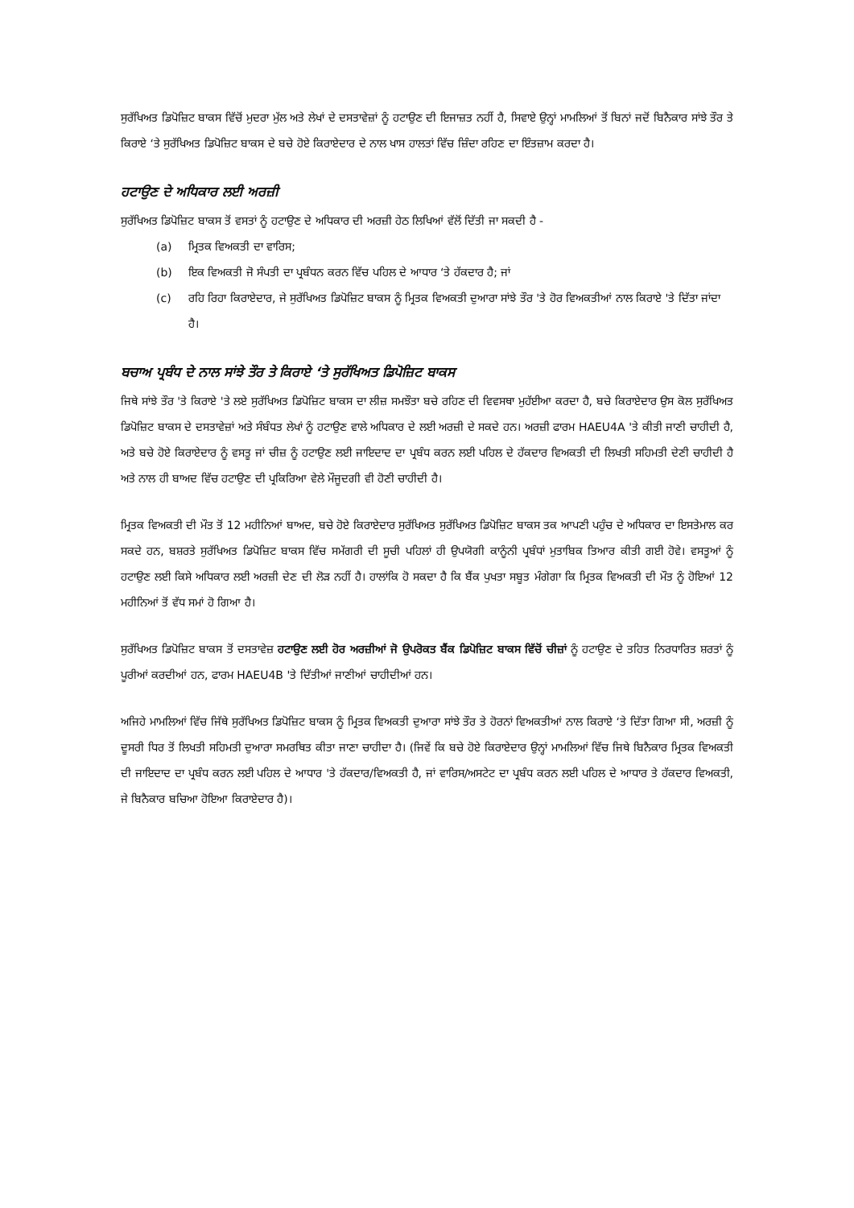ਸੁਰੱਖਿਅਤ ਡਿਪੋਜ਼ਿਟ ਬਾਕਸ ਵਿੱਚੋਂ ਮੁਦਰਾ ਮੁੱਲ ਅਤੇ ਲੇਖਾਂ ਦੇ ਦਸਤਾਵੇਜ਼ਾਂ ਨੂੰ ਹਟਾਉਣ ਦੀ ਇਜਾਜ਼ਤ ਨਹੀਂ ਹੈ, ਸਿਵਾਏ ਉਨ੍ਹਾਂ ਮਾਮਲਿਆਂ ਤੋਂ ਬਿਨਾਂ ਜਦੋਂ ਬਿਨੈਕਾਰ ਸਾਂਝੇ ਤੌਰ ਤੇ ਕਿਰਾਏ ‘ਤੇ ਸੁਰੱਖਿਅਤ ਡਿਪੋਜ਼ਿਟ ਬਾਕਸ ਦੇ ਬਚੇ ਹੋਏ ਕਿਰਾਏਦਾਰ ਦੇ ਨਾਲ ਖਾਸ ਹਾਲਤਾਂ ਵਿੱਚ ਜ਼ਿੰਦਾ ਰਹਿਣ ਦਾ ਇੰਤਜ਼ਾਮ ਕਰਦਾ ਹੈ।
ਹਟਾਉਣ ਦੇ ਅਧਿਕਾਰ ਲਈ ਅਰਜ਼ੀ
ਸੁਰੱਖਿਅਤ ਡਿਪੋਜ਼ਿਟ ਬਾਕਸ ਤੋਂ ਵਸਤਾਂ ਨੂੰ ਹਟਾਉਣ ਦੇ ਅਧਿਕਾਰ ਦੀ ਅਰਜ਼ੀ ਹੇਠ ਲਿਖਿਆਂ ਵੱਲੋਂ ਦਿੱਤੀ ਜਾ ਸਕਦੀ ਹੈ -
(a) ਮ੍ਰਿਤਕ ਵਿਅਕਤੀ ਦਾ ਵਾਰਿਸ;
(b) ਇਕ ਵਿਅਕਤੀ ਜੋ ਸੰਪਤੀ ਦਾ ਪ੍ਰਬੰਧਨ ਕਰਨ ਵਿੱਚ ਪਹਿਲ ਦੇ ਆਧਾਰ ‘ਤੇ ਹੱਕਦਾਰ ਹੈ; ਜਾਂ
(c) ਰਹਿ ਰਿਹਾ ਕਿਰਾਏਦਾਰ, ਜੇ ਸੁਰੱਖਿਅਤ ਡਿਪੋਜ਼ਿਟ ਬਾਕਸ ਨੂੰ ਮ੍ਰਿਤਕ ਵਿਅਕਤੀ ਦੁਆਰਾ ਸਾਂਝੇ ਤੌਰ 'ਤੇ ਹੋਰ ਵਿਅਕਤੀਆਂ ਨਾਲ ਕਿਰਾਏ 'ਤੇ ਦਿੱਤਾ ਜਾਂਦਾ ਹੈ।
ਬਚਾਅ ਪ੍ਰਬੰਧ ਦੇ ਨਾਲ ਸਾਂਝੇ ਤੌਰ ਤੇ ਕਿਰਾਏ ‘ਤੇ ਸੁਰੱਖਿਅਤ ਡਿਪੋਜ਼ਿਟ ਬਾਕਸ
ਜਿਥੇ ਸਾਂਝੇ ਤੌਰ 'ਤੇ ਕਿਰਾਏ 'ਤੇ ਲਏ ਸੁਰੱਖਿਅਤ ਡਿਪੋਜ਼ਿਟ ਬਾਕਸ ਦਾ ਲੀਜ਼ ਸਮਝੌਤਾ ਬਚੇ ਰਹਿਣ ਦੀ ਵਿਵਸਥਾ ਮੁਹੱਈਆ ਕਰਦਾ ਹੈ, ਬਚੇ ਕਿਰਾਏਦਾਰ ਉਸ ਕੋਲ ਸੁਰੱਖਿਅਤ ਡਿਪੋਜ਼ਿਟ ਬਾਕਸ ਦੇ ਦਸਤਾਵੇਜ਼ਾਂ ਅਤੇ ਸੰਬੰਧਤ ਲੇਖਾਂ ਨੂੰ ਹਟਾਉਣ ਵਾਲੇ ਅਧਿਕਾਰ ਦੇ ਲਈ ਅਰਜ਼ੀ ਦੇ ਸਕਦੇ ਹਨ। ਅਰਜ਼ੀ ਫਾਰਮ HAEU4A 'ਤੇ ਕੀਤੀ ਜਾਣੀ ਚਾਹੀਦੀ ਹੈ, ਅਤੇ ਬਚੇ ਹੋਏ ਕਿਰਾਏਦਾਰ ਨੂੰ ਵਸਤੂ ਜਾਂ ਚੀਜ਼ ਨੂੰ ਹਟਾਉਣ ਲਈ ਜਾਇਦਾਦ ਦਾ ਪ੍ਰਬੰਧ ਕਰਨ ਲਈ ਪਹਿਲ ਦੇ ਹੱਕਦਾਰ ਵਿਅਕਤੀ ਦੀ ਲਿਖਤੀ ਸਹਿਮਤੀ ਦੇਣੀ ਚਾਹੀਦੀ ਹੈ ਅਤੇ ਨਾਲ ਹੀ ਬਾਅਦ ਵਿੱਚ ਹਟਾਉਣ ਦੀ ਪ੍ਰਕਿਰਿਆ ਵੇਲੇ ਮੌਜੂਦਗੀ ਵੀ ਹੋਣੀ ਚਾਹੀਦੀ ਹੈ।
ਮ੍ਰਿਤਕ ਵਿਅਕਤੀ ਦੀ ਮੌਤ ਤੋਂ 12 ਮਹੀਨਿਆਂ ਬਾਅਦ, ਬਚੇ ਹੋਏ ਕਿਰਾਏਦਾਰ ਸੁਰੱਖਿਅਤ ਸੁਰੱਖਿਅਤ ਡਿਪੋਜ਼ਿਟ ਬਾਕਸ ਤਕ ਆਪਣੀ ਪਹੁੰਚ ਦੇ ਅਧਿਕਾਰ ਦਾ ਇਸਤੇਮਾਲ ਕਰ ਸਕਦੇ ਹਨ, ਬਸ਼ਰਤੇ ਸੁਰੱਖਿਅਤ ਡਿਪੋਜ਼ਿਟ ਬਾਕਸ ਵਿੱਚ ਸਮੱਗਰੀ ਦੀ ਸੂਚੀ ਪਹਿਲਾਂ ਹੀ ਉਪਯੋਗੀ ਕਾਨੂੰਨੀ ਪ੍ਰਬੰਧਾਂ ਮੁਤਾਬਿਕ ਤਿਆਰ ਕੀਤੀ ਗਈ ਹੋਵੇ। ਵਸਤੂਆਂ ਨੂੰ ਹਟਾਉਣ ਲਈ ਕਿਸੇ ਅਧਿਕਾਰ ਲਈ ਅਰਜ਼ੀ ਦੇਣ ਦੀ ਲੋੜ ਨਹੀਂ ਹੈ। ਹਾਲਾਂਕਿ ਹੋ ਸਕਦਾ ਹੈ ਕਿ ਬੈਂਕ ਪੁਖਤਾ ਸਬੂਤ ਮੰਗੇਗਾ ਕਿ ਮ੍ਰਿਤਕ ਵਿਅਕਤੀ ਦੀ ਮੌਤ ਨੂੰ ਹੋਇਆਂ 12 ਮਹੀਨਿਆਂ ਤੋਂ ਵੱਧ ਸਮਾਂ ਹੋ ਗਿਆ ਹੈ।
ਸੁਰੱਖਿਅਤ ਡਿਪੋਜ਼ਿਟ ਬਾਕਸ ਤੋਂ ਦਸਤਾਵੇਜ਼ ਹਟਾਉਣ ਲਈ ਹੋਰ ਅਰਜ਼ੀਆਂ ਜੋ ਉਪਰੋਕਤ ਬੈਂਕ ਡਿਪੋਜ਼ਿਟ ਬਾਕਸ ਵਿੱਚੋਂ ਚੀਜ਼ਾਂ ਨੂੰ ਹਟਾਉਣ ਦੇ ਤਹਿਤ ਨਿਰਧਾਰਿਤ ਸ਼ਰਤਾਂ ਨੂੰ ਪੂਰੀਆਂ ਕਰਦੀਆਂ ਹਨ, ਫਾਰਮ HAEU4B 'ਤੇ ਦਿੱਤੀਆਂ ਜਾਣੀਆਂ ਚਾਹੀਦੀਆਂ ਹਨ।
ਅਜਿਹੇ ਮਾਮਲਿਆਂ ਵਿੱਚ ਜਿੱਥੇ ਸੁਰੱਖਿਅਤ ਡਿਪੋਜ਼ਿਟ ਬਾਕਸ ਨੂੰ ਮ੍ਰਿਤਕ ਵਿਅਕਤੀ ਦੁਆਰਾ ਸਾਂਝੇ ਤੌਰ ਤੇ ਹੋਰਨਾਂ ਵਿਅਕਤੀਆਂ ਨਾਲ ਕਿਰਾਏ ‘ਤੇ ਦਿੱਤਾ ਗਿਆ ਸੀ, ਅਰਜ਼ੀ ਨੂੰ ਦੂਸਰੀ ਧਿਰ ਤੋਂ ਲਿਖਤੀ ਸਹਿਮਤੀ ਦੁਆਰਾ ਸਮਰਥਿਤ ਕੀਤਾ ਜਾਣਾ ਚਾਹੀਦਾ ਹੈ। (ਜਿਵੇਂ ਕਿ ਬਚੇ ਹੋਏ ਕਿਰਾਏਦਾਰ ਉਨ੍ਹਾਂ ਮਾਮਲਿਆਂ ਵਿੱਚ ਜਿਥੇ ਬਿਨੈਕਾਰ ਮ੍ਰਿਤਕ ਵਿਅਕਤੀ ਦੀ ਜਾਇਦਾਦ ਦਾ ਪ੍ਰਬੰਧ ਕਰਨ ਲਈ ਪਹਿਲ ਦੇ ਆਧਾਰ 'ਤੇ ਹੱਕਦਾਰ/ਵਿਅਕਤੀ ਹੈ, ਜਾਂ ਵਾਰਿਸ/ਅਸਟੇਟ ਦਾ ਪ੍ਰਬੰਧ ਕਰਨ ਲਈ ਪਹਿਲ ਦੇ ਆਧਾਰ ਤੇ ਹੱਕਦਾਰ ਵਿਅਕਤੀ, ਜੇ ਬਿਨੈਕਾਰ ਬਚਿਆ ਹੋਇਆ ਕਿਰਾਏਦਾਰ ਹੈ)।